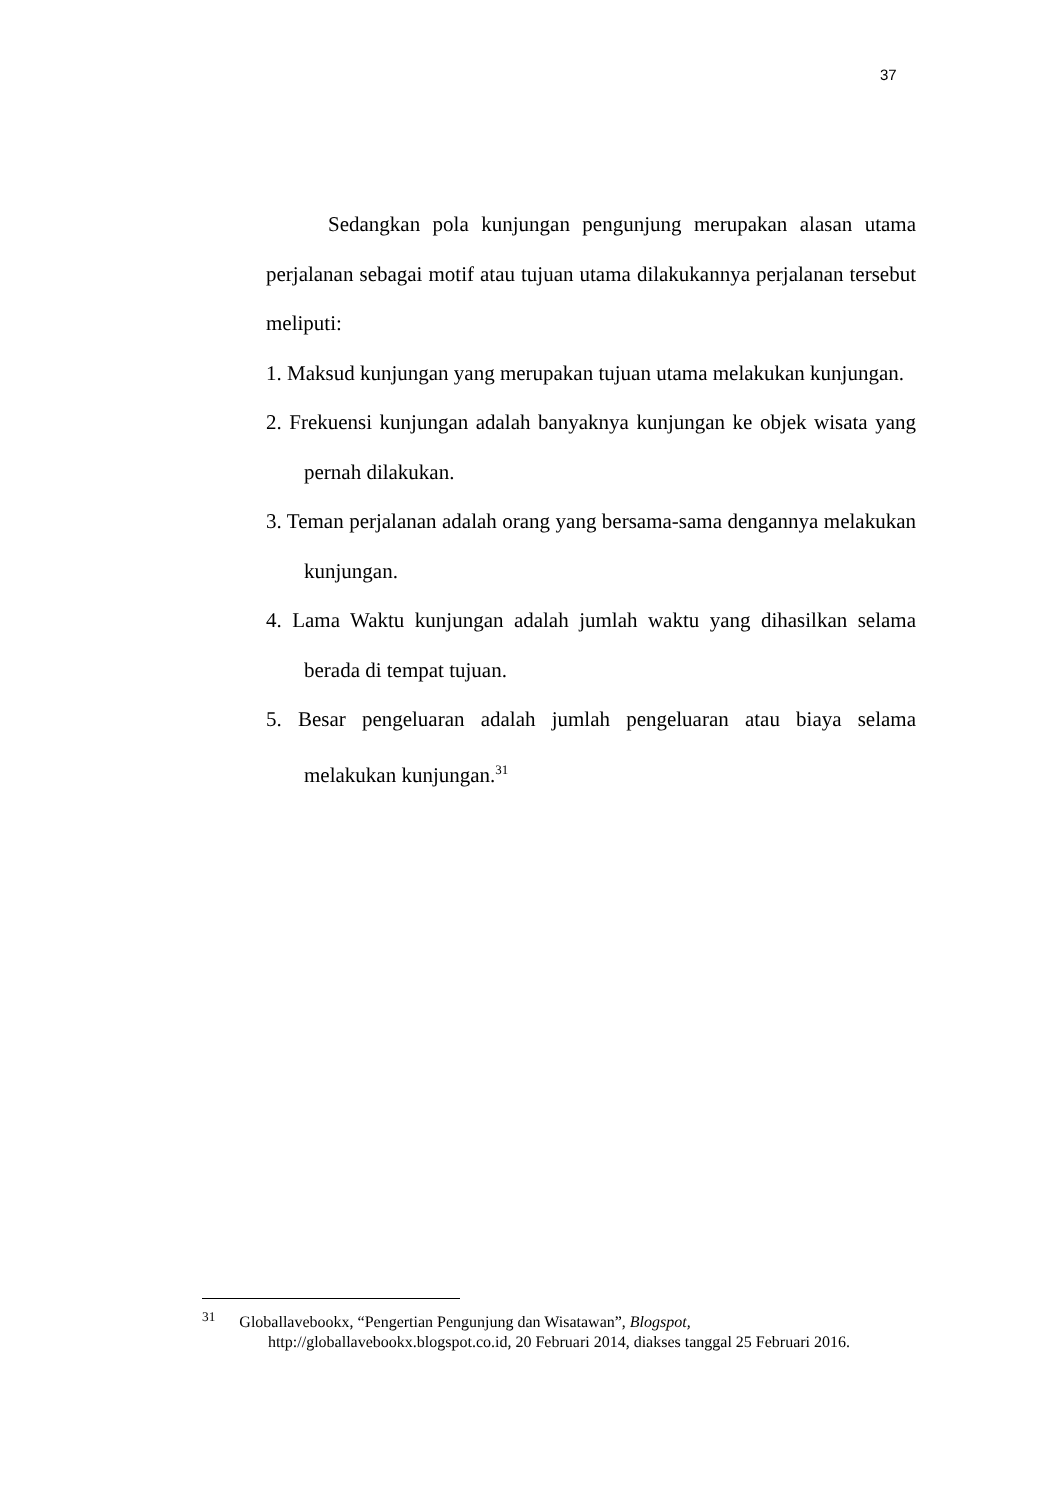37
Sedangkan pola kunjungan pengunjung merupakan alasan utama perjalanan sebagai motif atau tujuan utama dilakukannya perjalanan tersebut meliputi:
1. Maksud kunjungan yang merupakan tujuan utama melakukan kunjungan.
2. Frekuensi kunjungan adalah banyaknya kunjungan ke objek wisata yang pernah dilakukan.
3. Teman perjalanan adalah orang yang bersama-sama dengannya melakukan kunjungan.
4. Lama Waktu kunjungan adalah jumlah waktu yang dihasilkan selama berada di tempat tujuan.
5. Besar pengeluaran adalah jumlah pengeluaran atau biaya selama melakukan kunjungan.<sup>31</sup>
<sup>31</sup> Globallavebookx, “Pengertian Pengunjung dan Wisatawan”, Blogspot,
http://globallavebookx.blogspot.co.id, 20 Februari 2014, diakses tanggal 25 Februari 2016.